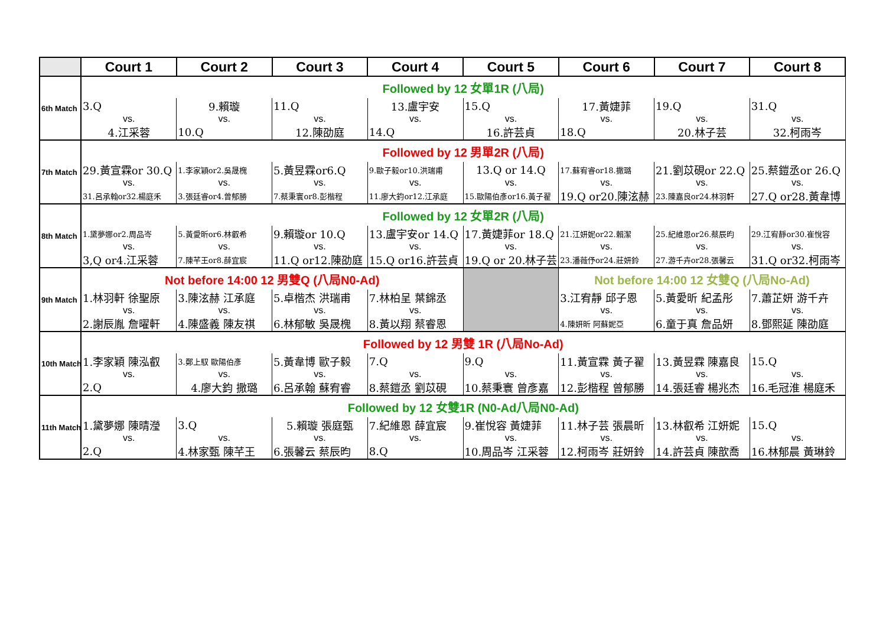| | Court 1 | Court 2 | Court 3 | Court 4 | Court 5 | Court 6 | Court 7 | Court 8 |
| --- | --- | --- | --- | --- | --- | --- | --- | --- |
| 6th Match | Followed by 12 女單1R (八局) | | | | | | | |
| | 3.Q | 9.賴璇 | 11.Q | 13.盧宇安 | 15.Q | 17.黃婕菲 | 19.Q | 31.Q |
| | vs. | vs. | vs. | vs. | vs. | vs. | vs. | vs. |
| | 4.江采蓉 | 10.Q | 12.陳劭庭 | 14.Q | 16.許芸貞 | 18.Q | 20.林子芸 | 32.柯雨岑 |
| 7th Match | Followed by 12 男單2R (八局) | | | | | | | |
| | 29.黃宣霖or 30.Q | 1.李家穎or2.吳晟槐 | 5.黃昱霖or6.Q | 9.歐子毅or10.洪瑞甫 | 13.Q or 14.Q | 17.蘇宥睿or18.撒璐 | 21.劉苡硯or 22.Q | 25.蔡鎧丞or 26.Q |
| | vs. | vs. | vs. | vs. | vs. | vs. | vs. | vs. |
| | 31.呂承翰or32.楊庭禾 | 3.張廷睿or4.曾郁勝 | 7.蔡秉寰or8.彭楷程 | 11.廖大鈞or12.江承庭 | 15.歐陽伯彥or16.黃子翟 | 19.Q or20.陳泫赫 | 23.陳嘉良or24.林羽軒 | 27.Q or28.黃韋博 |
| 8th Match | Followed by 12 女單2R (八局) | | | | | | | |
| | 1.黛夢娜or2.周品岑 | 5.黃愛昕or6.林叡希 | 9.賴璇or 10.Q | 13.盧宇安or 14.Q | 17.黃婕菲or 18.Q | 21.江妍妮or22.賴潔 | 25.紀維恩or26.蔡辰昀 | 29.江宥靜or30.崔悅容 |
| | vs. | vs. | vs. | vs. | vs. | vs. | vs. | vs. |
| | 3,Q or4.江采蓉 | 7.陳芊王or8.薛宜宸 | 11.Q or12.陳劭庭 | 15.Q or16.許芸貞 | 19.Q or 20.林子芸 | 23.潘薇伃or24.莊妍鈴 | 27.游千卉or28.張馨云 | 31.Q or32.柯雨岑 |
| 9th Match | Not before 14:00 12 男雙Q (八局N0-Ad) | | | | | Not before 14:00 12 女雙Q (八局No-Ad) | | |
| | 1.林羽軒 徐聖原 | 3.陳泫赫 江承庭 | 5.卓楷杰 洪瑞甫 | 7.林柏呈 葉錦丞 | | 3.江宥靜 邱子恩 | 5.黃愛昕 紀孟彤 | 7.蕭芷妍 游千卉 |
| | vs. | vs. | vs. | vs. | | vs. | vs. | vs. |
| | 2.謝辰胤 詹曜軒 | 4.陳盛義 陳友祺 | 6.林郁敏 吳晟槐 | 8.黃以翔 蔡睿恩 | | 4.陳妍昕 阿蘇妮亞 | 6.童于真 詹品妍 | 8.鄧熙延 陳劭庭 |
| 10th Match | Followed by 12 男雙 1R (八局No-Ad) | | | | | | | |
| | 1.李家穎 陳泓叡 | 3.鄭上馭 歐陽伯彥 | 5.黃韋博 歐子毅 | 7.Q | 9.Q | 11.黃宣霖 黃子翟 | 13.黃昱霖 陳嘉良 | 15.Q |
| | vs. | vs. | vs. | vs. | vs. | vs. | vs. | vs. |
| | 2.Q | 4.廖大鈞 撒璐 | 6.呂承翰 蘇宥睿 | 8.蔡鎧丞 劉苡硯 | 10.蔡秉寰 曾彥嘉 | 12.彭楷程 曾郁勝 | 14.張廷睿 楊兆杰 | 16.毛冠淮 楊庭禾 |
| 11th Match | Followed by 12 女雙1R (N0-Ad八局N0-Ad) | | | | | | | |
| | 1.黛夢娜 陳晴瀅 | 3.Q | 5.賴璇 張庭甄 | 7.紀維恩 薛宜宸 | 9.崔悅容 黃婕菲 | 11.林子芸 張晨昕 | 13.林叡希 江妍妮 | 15.Q |
| | vs. | vs. | vs. | vs. | vs. | vs. | vs. | vs. |
| | 2.Q | 4.林家甄 陳芊王 | 6.張馨云 蔡辰昀 | 8.Q | 10.周品岑 江采蓉 | 12.柯雨岑 莊妍鈴 | 14.許芸貞 陳歆喬 | 16.林郁晨 黃琳鈴 |